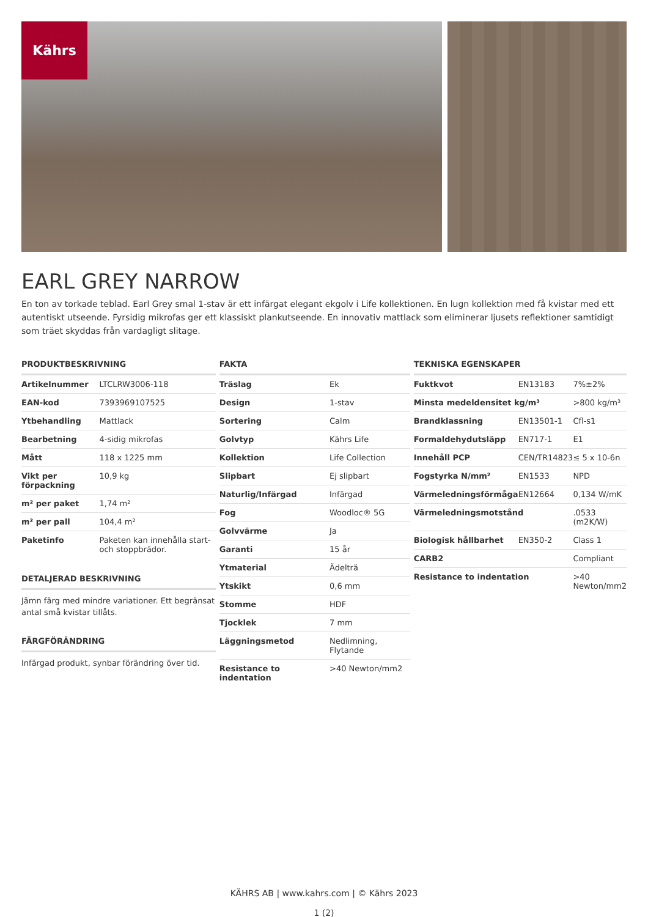Kährs
EARL GREY NARROW
En ton av torkade teblad. Earl Grey smal 1-stav är ett infärgat elegant ekgolv i Life kollektionen. En lugn kollektion med få kvistar med ett autentiskt utseende. Fyrsidig mikrofas ger ett klassiskt plankutseende. En innovativ mattlack som eliminerar ljusets reflektioner samtidigt som träet skyddas från vardagligt slitage.
PRODUKTBESKRIVNING
| Artikelnummer | LTCLRW3006-118 |
| EAN-kod | 7393969107525 |
| Ytbehandling | Mattlack |
| Bearbetning | 4-sidig mikrofas |
| Mått | 118 x 1225 mm |
| Vikt per förpackning | 10,9 kg |
| m² per paket | 1,74 m² |
| m² per pall | 104,4 m² |
| Paketinfo | Paketen kan innehålla start- och stoppbrädor. |
DETALJERAD BESKRIVNING
Jämn färg med mindre variationer. Ett begränsat antal små kvistar tillåts.
FÄRGFÖRÄNDRING
Infärgad produkt, synbar förändring över tid.
FAKTA
| Träslag | Ek |
| Design | 1-stav |
| Sortering | Calm |
| Golvtyp | Kährs Life |
| Kollektion | Life Collection |
| Slipbart | Ej slipbart |
| Naturlig/Infärgad | Infärgad |
| Fog | Woodloc® 5G |
| Golvvärme | Ja |
| Garanti | 15 år |
| Ytmaterial | Ädelträ |
| Ytskikt | 0,6 mm |
| Stomme | HDF |
| Tjocklek | 7 mm |
| Läggningsmetod | Nedlimning, Flytande |
| Resistance to indentation | >40 Newton/mm2 |
TEKNISKA EGENSKAPER
| Fuktkvot | EN13183 | 7%±2% |
| Minsta medeldensitet kg/m³ | | >800 kg/m³ |
| Brandklassning | EN13501-1 | Cfl-s1 |
| Formaldehydutsläpp | EN717-1 | E1 |
| Innehåll PCP | CEN/TR14823 | ≤ 5 x 10-6n |
| Fogstyrka N/mm² | EN1533 | NPD |
| Värmeledningsförmåga | EN12664 | 0,134 W/mK |
| Värmeledningsmotstånd | | .0533 (m2K/W) |
| Biologisk hållbarhet | EN350-2 | Class 1 |
| CARB2 | | Compliant |
| Resistance to indentation | | >40 Newton/mm2 |
KÄHRS AB | www.kahrs.com | © Kährs 2023
1 (2)